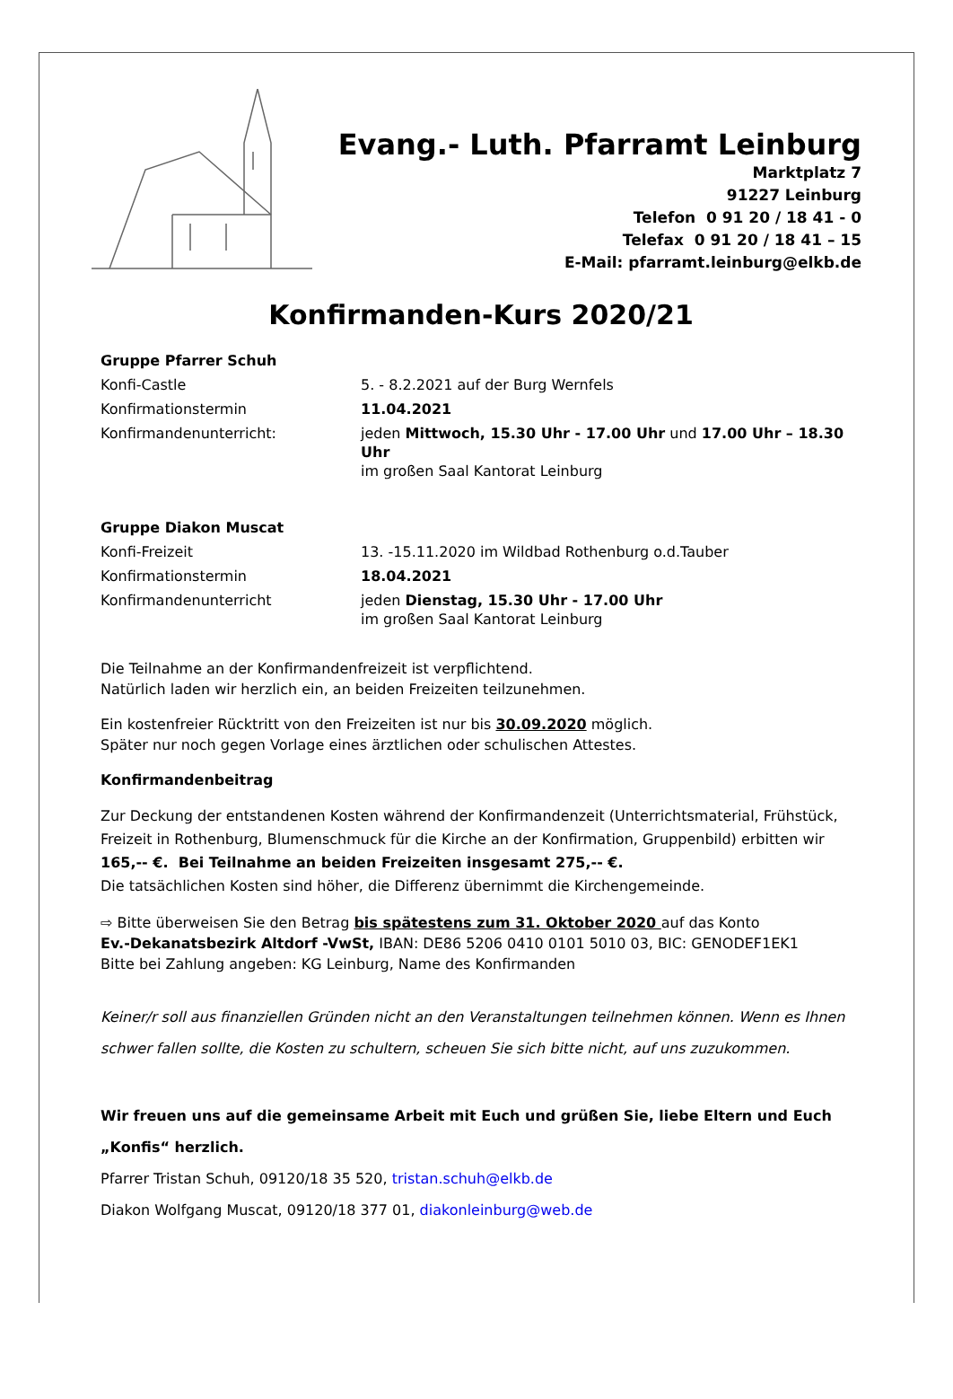Evang.- Luth. Pfarramt Leinburg
Marktplatz 7
91227 Leinburg
Telefon 0 91 20 / 18 41 - 0
Telefax 0 91 20 / 18 41 – 15
E-Mail: pfarramt.leinburg@elkb.de
Konfirmanden-Kurs 2020/21
| Gruppe Pfarrer Schuh | |
| Konfi-Castle | 5. - 8.2.2021 auf der Burg Wernfels |
| Konfirmationstermin | 11.04.2021 |
| Konfirmandenunterricht: | jeden Mittwoch, 15.30 Uhr - 17.00 Uhr und 17.00 Uhr – 18.30 Uhr im großen Saal Kantorat Leinburg |
| Gruppe Diakon Muscat | |
| Konfi-Freizeit | 13. -15.11.2020 im Wildbad Rothenburg o.d.Tauber |
| Konfirmationstermin | 18.04.2021 |
| Konfirmandenunterricht | jeden Dienstag, 15.30 Uhr - 17.00 Uhr im großen Saal Kantorat Leinburg |
Die Teilnahme an der Konfirmandenfreizeit ist verpflichtend.
Natürlich laden wir herzlich ein, an beiden Freizeiten teilzunehmen.
Ein kostenfreier Rücktritt von den Freizeiten ist nur bis 30.09.2020 möglich.
Später nur noch gegen Vorlage eines ärztlichen oder schulischen Attestes.
Konfirmandenbeitrag
Zur Deckung der entstandenen Kosten während der Konfirmandenzeit (Unterrichtsmaterial, Frühstück, Freizeit in Rothenburg, Blumenschmuck für die Kirche an der Konfirmation, Gruppenbild) erbitten wir 165,-- €. Bei Teilnahme an beiden Freizeiten insgesamt 275,-- €.
Die tatsächlichen Kosten sind höher, die Differenz übernimmt die Kirchengemeinde.
⇨ Bitte überweisen Sie den Betrag bis spätestens zum 31. Oktober 2020 auf das Konto
Ev.-Dekanatsbezirk Altdorf -VwSt, IBAN: DE86 5206 0410 0101 5010 03, BIC: GENODEF1EK1
Bitte bei Zahlung angeben: KG Leinburg, Name des Konfirmanden
Keiner/r soll aus finanziellen Gründen nicht an den Veranstaltungen teilnehmen können. Wenn es Ihnen schwer fallen sollte, die Kosten zu schultern, scheuen Sie sich bitte nicht, auf uns zuzukommen.
Wir freuen uns auf die gemeinsame Arbeit mit Euch und grüßen Sie, liebe Eltern und Euch „Konfis“ herzlich.
Pfarrer Tristan Schuh, 09120/18 35 520, tristan.schuh@elkb.de
Diakon Wolfgang Muscat, 09120/18 377 01, diakonleinburg@web.de